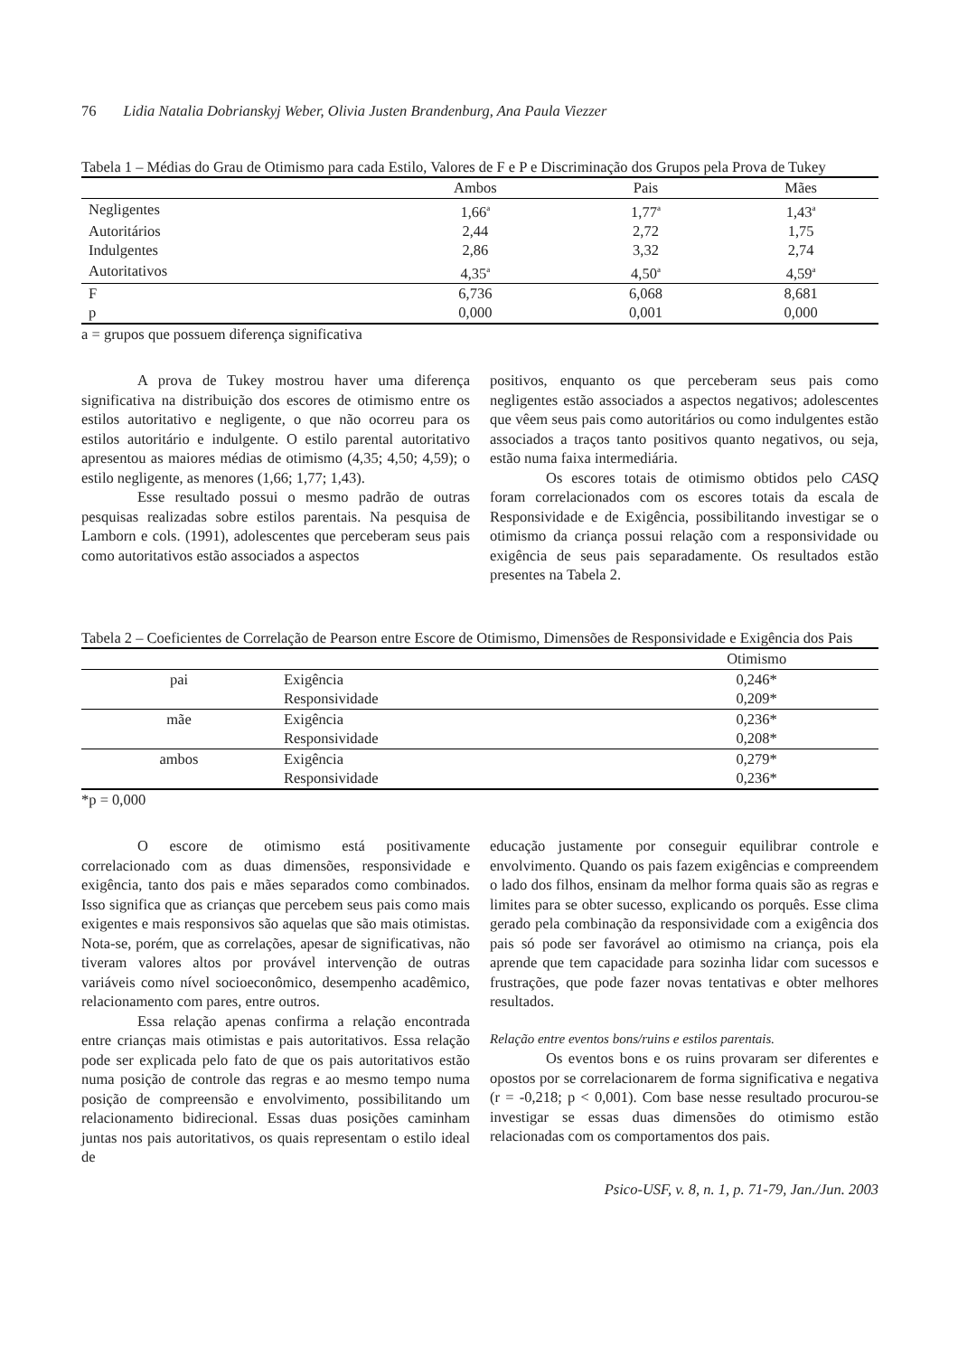76 Lidia Natalia Dobrianskyj Weber, Olivia Justen Brandenburg, Ana Paula Viezzer
Tabela 1 – Médias do Grau de Otimismo para cada Estilo, Valores de F e P e Discriminação dos Grupos pela Prova de Tukey
| | Ambos | Pais | Mães |
| --- | --- | --- | --- |
| Negligentes | 1,66<sup>a</sup> | 1,77<sup>a</sup> | 1,43<sup>a</sup> |
| Autoritários | 2,44 | 2,72 | 1,75 |
| Indulgentes | 2,86 | 3,32 | 2,74 |
| Autoritativos | 4,35<sup>a</sup> | 4,50<sup>a</sup> | 4,59<sup>a</sup> |
| F | 6,736 | 6,068 | 8,681 |
| p | 0,000 | 0,001 | 0,000 |
a = grupos que possuem diferença significativa
A prova de Tukey mostrou haver uma diferença significativa na distribuição dos escores de otimismo entre os estilos autoritativo e negligente, o que não ocorreu para os estilos autoritário e indulgente. O estilo parental autoritativo apresentou as maiores médias de otimismo (4,35; 4,50; 4,59); o estilo negligente, as menores (1,66; 1,77; 1,43).
Esse resultado possui o mesmo padrão de outras pesquisas realizadas sobre estilos parentais. Na pesquisa de Lamborn e cols. (1991), adolescentes que perceberam seus pais como autoritativos estão associados a aspectos
positivos, enquanto os que perceberam seus pais como negligentes estão associados a aspectos negativos; adolescentes que vêem seus pais como autoritários ou como indulgentes estão associados a traços tanto positivos quanto negativos, ou seja, estão numa faixa intermediária.
Os escores totais de otimismo obtidos pelo CASQ foram correlacionados com os escores totais da escala de Responsividade e de Exigência, possibilitando investigar se o otimismo da criança possui relação com a responsividade ou exigência de seus pais separadamente. Os resultados estão presentes na Tabela 2.
Tabela 2 – Coeficientes de Correlação de Pearson entre Escore de Otimismo, Dimensões de Responsividade e Exigência dos Pais
| | | Otimismo |
| --- | --- | --- |
| pai | Exigência | 0,246* |
| | Responsividade | 0,209* |
| mãe | Exigência | 0,236* |
| | Responsividade | 0,208* |
| ambos | Exigência | 0,279* |
| | Responsividade | 0,236* |
*p = 0,000
O escore de otimismo está positivamente correlacionado com as duas dimensões, responsividade e exigência, tanto dos pais e mães separados como combinados. Isso significa que as crianças que percebem seus pais como mais exigentes e mais responsivos são aquelas que são mais otimistas. Nota-se, porém, que as correlações, apesar de significativas, não tiveram valores altos por provável intervenção de outras variáveis como nível socioeconômico, desempenho acadêmico, relacionamento com pares, entre outros.
Essa relação apenas confirma a relação encontrada entre crianças mais otimistas e pais autoritativos. Essa relação pode ser explicada pelo fato de que os pais autoritativos estão numa posição de controle das regras e ao mesmo tempo numa posição de compreensão e envolvimento, possibilitando um relacionamento bidirecional. Essas duas posições caminham juntas nos pais autoritativos, os quais representam o estilo ideal de
educação justamente por conseguir equilibrar controle e envolvimento. Quando os pais fazem exigências e compreendem o lado dos filhos, ensinam da melhor forma quais são as regras e limites para se obter sucesso, explicando os porquês. Esse clima gerado pela combinação da responsividade com a exigência dos pais só pode ser favorável ao otimismo na criança, pois ela aprende que tem capacidade para sozinha lidar com sucessos e frustrações, que pode fazer novas tentativas e obter melhores resultados.
Relação entre eventos bons/ruins e estilos parentais.
Os eventos bons e os ruins provaram ser diferentes e opostos por se correlacionarem de forma significativa e negativa (r = -0,218; p < 0,001). Com base nesse resultado procurou-se investigar se essas duas dimensões do otimismo estão relacionadas com os comportamentos dos pais.
Psico-USF, v. 8, n. 1, p. 71-79, Jan./Jun. 2003